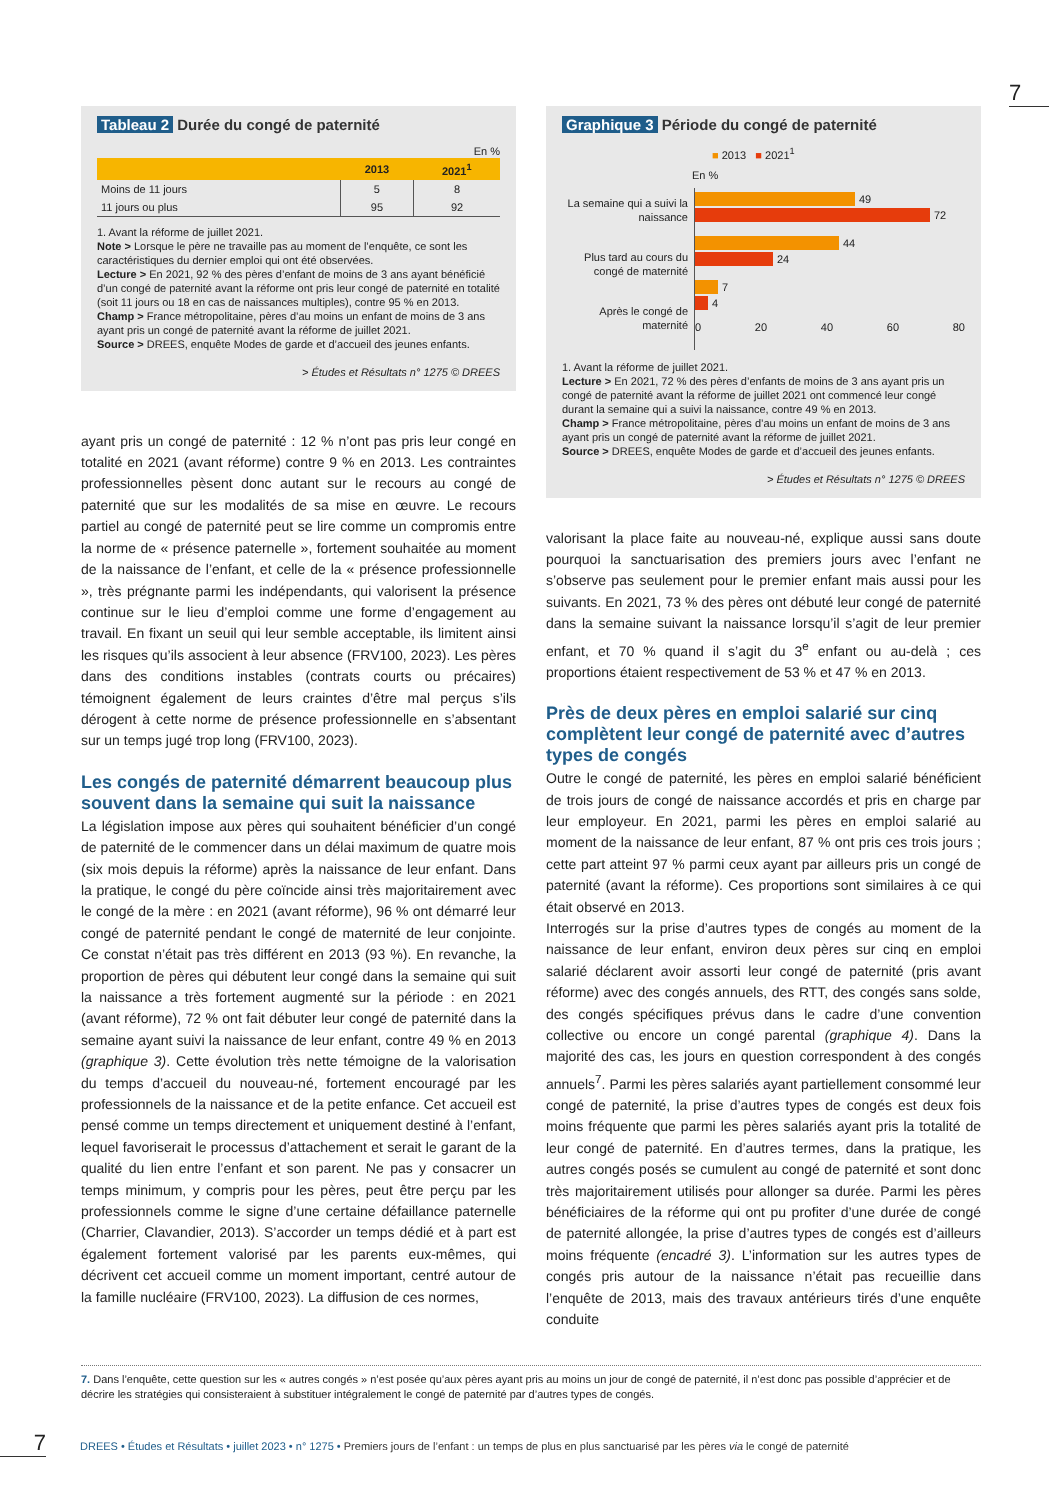7
Tableau 2 Durée du congé de paternité
En %
| | 2013 | 2021<sup>1</sup> |
| --- | --- | --- |
| Moins de 11 jours | 5 | 8 |
| 11 jours ou plus | 95 | 92 |
1. Avant la réforme de juillet 2021.
Note > Lorsque le père ne travaille pas au moment de l’enquête, ce sont les caractéristiques du dernier emploi qui ont été observées.
Lecture > En 2021, 92 % des pères d’enfant de moins de 3 ans ayant bénéficié d’un congé de paternité avant la réforme ont pris leur congé de paternité en totalité (soit 11 jours ou 18 en cas de naissances multiples), contre 95 % en 2013.
Champ > France métropolitaine, pères d’au moins un enfant de moins de 3 ans ayant pris un congé de paternité avant la réforme de juillet 2021.
Source > DREES, enquête Modes de garde et d’accueil des jeunes enfants.
> Études et Résultats n° 1275 © DREES
ayant pris un congé de paternité : 12 % n’ont pas pris leur congé en totalité en 2021 (avant réforme) contre 9 % en 2013. Les contraintes professionnelles pèsent donc autant sur le recours au congé de paternité que sur les modalités de sa mise en œuvre. Le recours partiel au congé de paternité peut se lire comme un compromis entre la norme de « présence paternelle », fortement souhaitée au moment de la naissance de l’enfant, et celle de la « présence professionnelle », très prégnante parmi les indépendants, qui valorisent la présence continue sur le lieu d’emploi comme une forme d’engagement au travail. En fixant un seuil qui leur semble acceptable, ils limitent ainsi les risques qu’ils associent à leur absence (FRV100, 2023). Les pères dans des conditions instables (contrats courts ou précaires) témoignent également de leurs craintes d’être mal perçus s’ils dérogent à cette norme de présence professionnelle en s’absentant sur un temps jugé trop long (FRV100, 2023).
Les congés de paternité démarrent beaucoup plus souvent dans la semaine qui suit la naissance
La législation impose aux pères qui souhaitent bénéficier d’un congé de paternité de le commencer dans un délai maximum de quatre mois (six mois depuis la réforme) après la naissance de leur enfant. Dans la pratique, le congé du père coïncide ainsi très majoritairement avec le congé de la mère : en 2021 (avant réforme), 96 % ont démarré leur congé de paternité pendant le congé de maternité de leur conjointe. Ce constat n’était pas très différent en 2013 (93 %). En revanche, la proportion de pères qui débutent leur congé dans la semaine qui suit la naissance a très fortement augmenté sur la période : en 2021 (avant réforme), 72 % ont fait débuter leur congé de paternité dans la semaine ayant suivi la naissance de leur enfant, contre 49 % en 2013 (graphique 3). Cette évolution très nette témoigne de la valorisation du temps d’accueil du nouveau-né, fortement encouragé par les professionnels de la naissance et de la petite enfance. Cet accueil est pensé comme un temps directement et uniquement destiné à l’enfant, lequel favoriserait le processus d’attachement et serait le garant de la qualité du lien entre l’enfant et son parent. Ne pas y consacrer un temps minimum, y compris pour les pères, peut être perçu par les professionnels comme le signe d’une certaine défaillance paternelle (Charrier, Clavandier, 2013). S’accorder un temps dédié et à part est également fortement valorisé par les parents eux-mêmes, qui décrivent cet accueil comme un moment important, centré autour de la famille nucléaire (FRV100, 2023). La diffusion de ces normes,
Graphique 3 Période du congé de paternité
■ 2013 ■ 2021<sup>1</sup>
En %
La semaine qui a suivi la naissance
Plus tard au cours du congé de maternité
Après le congé de maternité
49
72
44
24
7
4
0 20 40 60 80
1. Avant la réforme de juillet 2021.
Lecture > En 2021, 72 % des pères d’enfants de moins de 3 ans ayant pris un congé de paternité avant la réforme de juillet 2021 ont commencé leur congé durant la semaine qui a suivi la naissance, contre 49 % en 2013.
Champ > France métropolitaine, pères d’au moins un enfant de moins de 3 ans ayant pris un congé de paternité avant la réforme de juillet 2021.
Source > DREES, enquête Modes de garde et d’accueil des jeunes enfants.
> Études et Résultats n° 1275 © DREES
valorisant la place faite au nouveau-né, explique aussi sans doute pourquoi la sanctuarisation des premiers jours avec l’enfant ne s’observe pas seulement pour le premier enfant mais aussi pour les suivants. En 2021, 73 % des pères ont débuté leur congé de paternité dans la semaine suivant la naissance lorsqu’il s’agit de leur premier enfant, et 70 % quand il s’agit du 3<sup>e</sup> enfant ou au-delà ; ces proportions étaient respectivement de 53 % et 47 % en 2013.
Près de deux pères en emploi salarié sur cinq complètent leur congé de paternité avec d’autres types de congés
Outre le congé de paternité, les pères en emploi salarié bénéficient de trois jours de congé de naissance accordés et pris en charge par leur employeur. En 2021, parmi les pères en emploi salarié au moment de la naissance de leur enfant, 87 % ont pris ces trois jours ; cette part atteint 97 % parmi ceux ayant par ailleurs pris un congé de paternité (avant la réforme). Ces proportions sont similaires à ce qui était observé en 2013.
Interrogés sur la prise d’autres types de congés au moment de la naissance de leur enfant, environ deux pères sur cinq en emploi salarié déclarent avoir assorti leur congé de paternité (pris avant réforme) avec des congés annuels, des RTT, des congés sans solde, des congés spécifiques prévus dans le cadre d’une convention collective ou encore un congé parental (graphique 4). Dans la majorité des cas, les jours en question correspondent à des congés annuels<sup>7</sup>. Parmi les pères salariés ayant partiellement consommé leur congé de paternité, la prise d’autres types de congés est deux fois moins fréquente que parmi les pères salariés ayant pris la totalité de leur congé de paternité. En d’autres termes, dans la pratique, les autres congés posés se cumulent au congé de paternité et sont donc très majoritairement utilisés pour allonger sa durée. Parmi les pères bénéficiaires de la réforme qui ont pu profiter d’une durée de congé de paternité allongée, la prise d’autres types de congés est d’ailleurs moins fréquente (encadré 3). L’information sur les autres types de congés pris autour de la naissance n’était pas recueillie dans l’enquête de 2013, mais des travaux antérieurs tirés d’une enquête conduite
7. Dans l’enquête, cette question sur les « autres congés » n’est posée qu’aux pères ayant pris au moins un jour de congé de paternité, il n’est donc pas possible d’apprécier et de décrire les stratégies qui consisteraient à substituer intégralement le congé de paternité par d’autres types de congés.
7
DREES • Études et Résultats • juillet 2023 • n° 1275 • Premiers jours de l’enfant : un temps de plus en plus sanctuarisé par les pères via le congé de paternité